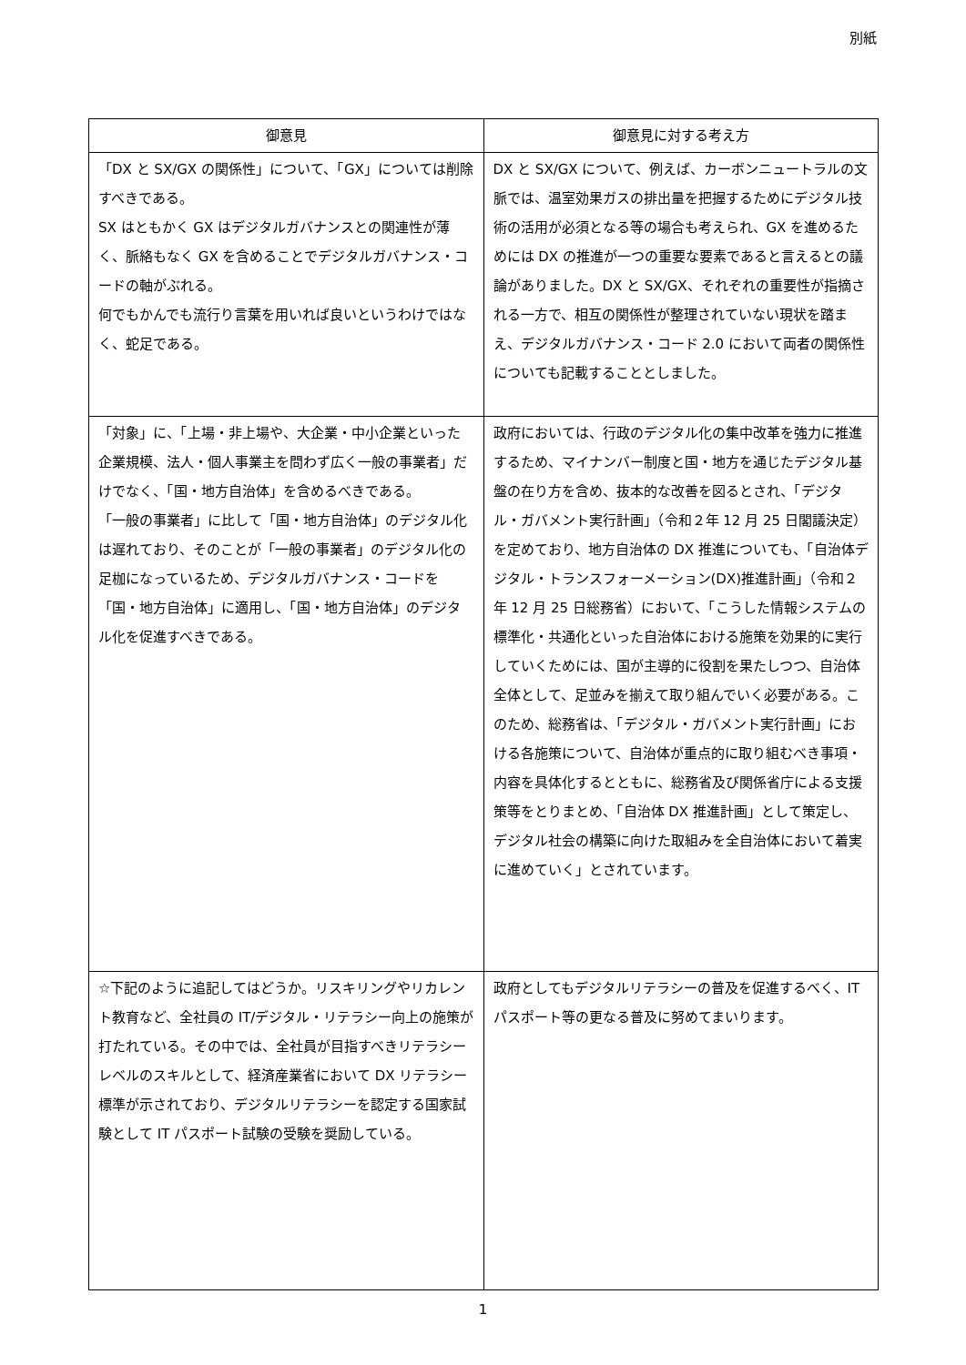別紙
| 御意見 | 御意見に対する考え方 |
| --- | --- |
| 「DX と SX/GX の関係性」について、「GX」については削除すべきである。 SX はともかく GX はデジタルガバナンスとの関連性が薄く、脈絡もなく GX を含めることでデジタルガバナンス・コードの軸がぶれる。 何でもかんでも流行り言葉を用いれば良いというわけではなく、蛇足である。 | DX と SX/GX について、例えば、カーボンニュートラルの文脈では、温室効果ガスの排出量を把握するためにデジタル技術の活用が必須となる等の場合も考えられ、GX を進めるためには DX の推進が一つの重要な要素であると言えるとの議論がありました。DX と SX/GX、それぞれの重要性が指摘される一方で、相互の関係性が整理されていない現状を踏まえ、デジタルガバナンス・コード 2.0 において両者の関係性についても記載することとしました。 |
| 「対象」に、「上場・非上場や、大企業・中小企業といった企業規模、法人・個人事業主を問わず広く一般の事業者」だけでなく、「国・地方自治体」を含めるべきである。 「一般の事業者」に比して「国・地方自治体」のデジタル化は遅れており、そのことが「一般の事業者」のデジタル化の足枷になっているため、デジタルガバナンス・コードを「国・地方自治体」に適用し、「国・地方自治体」のデジタル化を促進すべきである。 | 政府においては、行政のデジタル化の集中改革を強力に推進するため、マイナンバー制度と国・地方を通じたデジタル基盤の在り方を含め、抜本的な改善を図るとされ、「デジタル・ガバメント実行計画」（令和２年 12 月 25 日閣議決定）を定めており、地方自治体の DX 推進についても、「自治体デジタル・トランスフォーメーション(DX)推進計画」（令和２年 12 月 25 日総務省）において、「こうした情報システムの標準化・共通化といった自治体における施策を効果的に実行していくためには、国が主導的に役割を果たしつつ、自治体全体として、足並みを揃えて取り組んでいく必要がある。このため、総務省は、「デジタル・ガバメント実行計画」における各施策について、自治体が重点的に取り組むべき事項・内容を具体化するとともに、総務省及び関係省庁による支援策等をとりまとめ、「自治体 DX 推進計画」として策定し、デジタル社会の構築に向けた取組みを全自治体において着実に進めていく」とされています。 |
| ☆下記のように追記してはどうか。リスキリングやリカレント教育など、全社員の IT/デジタル・リテラシー向上の施策が打たれている。その中では、全社員が目指すべきリテラシーレベルのスキルとして、経済産業省において DX リテラシー標準が示されており、デジタルリテラシーを認定する国家試験として IT パスポート試験の受験を奨励している。 | 政府としてもデジタルリテラシーの普及を促進するべく、IT パスポート等の更なる普及に努めてまいります。 |
1